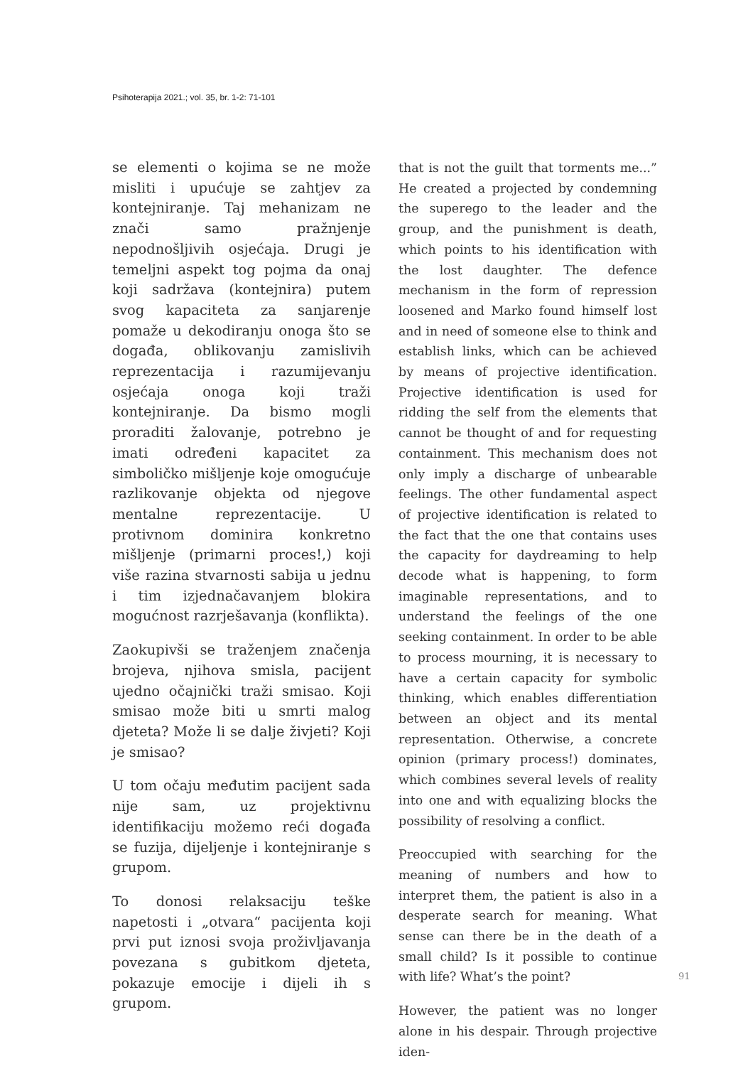Psihoterapija 2021.; vol. 35, br. 1-2: 71-101
se elementi o kojima se ne može misliti i upućuje se zahtjev za kontejniranje. Taj mehanizam ne znači samo pražnjenje nepodnošljivih osjećaja. Drugi je temeljni aspekt tog pojma da onaj koji sadržava (kontejnira) putem svog kapaciteta za sanjarenje pomaže u dekodiranju onoga što se događa, oblikovanju zamislivih reprezentacija i razumijevanju osjećaja onoga koji traži kontejniranje. Da bismo mogli proraditi žalovanje, potrebno je imati određeni kapacitet za simboličko mišljenje koje omogućuje razlikovanje objekta od njegove mentalne reprezentacije. U protivnom dominira konkretno mišljenje (primarni proces!,) koji više razina stvarnosti sabija u jednu i tim izjednačavanjem blokira mogućnost razrješavanja (konflikta).
Zaokupivši se traženjem značenja brojeva, njihova smisla, pacijent ujedno očajnički traži smisao. Koji smisao može biti u smrti malog djeteta? Može li se dalje živjeti? Koji je smisao?
U tom očaju međutim pacijent sada nije sam, uz projektivnu identifikaciju možemo reći događa se fuzija, dijeljenje i kontejniranje s grupom.
To donosi relaksaciju teške napetosti i „otvara“ pacijenta koji prvi put iznosi svoja proživljavanja povezana s gubitkom djeteta, pokazuje emocije i dijeli ih s grupom.
that is not the guilt that torments me...” He created a projected by condemning the superego to the leader and the group, and the punishment is death, which points to his identification with the lost daughter. The defence mechanism in the form of repression loosened and Marko found himself lost and in need of someone else to think and establish links, which can be achieved by means of projective identification. Projective identification is used for ridding the self from the elements that cannot be thought of and for requesting containment. This mechanism does not only imply a discharge of unbearable feelings. The other fundamental aspect of projective identification is related to the fact that the one that contains uses the capacity for daydreaming to help decode what is happening, to form imaginable representations, and to understand the feelings of the one seeking containment. In order to be able to process mourning, it is necessary to have a certain capacity for symbolic thinking, which enables differentiation between an object and its mental representation. Otherwise, a concrete opinion (primary process!) dominates, which combines several levels of reality into one and with equalizing blocks the possibility of resolving a conflict.
Preoccupied with searching for the meaning of numbers and how to interpret them, the patient is also in a desperate search for meaning. What sense can there be in the death of a small child? Is it possible to continue with life? What’s the point?
However, the patient was no longer alone in his despair. Through projective iden-
91